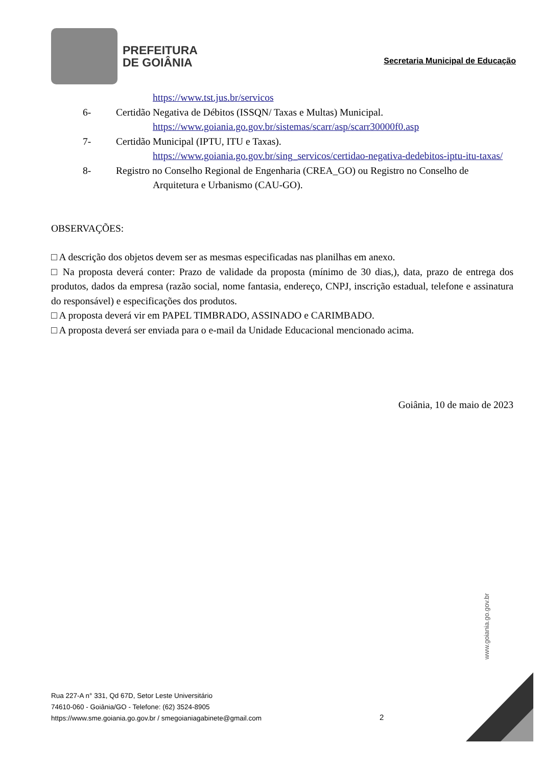PREFEITURA
DE GOIÂNIA
Secretaria Municipal de Educação
https://www.tst.jus.br/servicos
6- Certidão Negativa de Débitos (ISSQN/ Taxas e Multas) Municipal.
https://www.goiania.go.gov.br/sistemas/scarr/asp/scarr30000f0.asp
7- Certidão Municipal (IPTU, ITU e Taxas).
https://www.goiania.go.gov.br/sing_servicos/certidao-negativa-dedebitos-iptu-itu-taxas/
8- Registro no Conselho Regional de Engenharia (CREA_GO) ou Registro no Conselho de
Arquitetura e Urbanismo (CAU-GO).
OBSERVAÇÕES:
□ A descrição dos objetos devem ser as mesmas especificadas nas planilhas em anexo.
□ Na proposta deverá conter: Prazo de validade da proposta (mínimo de 30 dias,), data, prazo de entrega dos produtos, dados da empresa (razão social, nome fantasia, endereço, CNPJ, inscrição estadual, telefone e assinatura do responsável) e especificações dos produtos.
□ A proposta deverá vir em PAPEL TIMBRADO, ASSINADO e CARIMBADO.
□ A proposta deverá ser enviada para o e-mail da Unidade Educacional mencionado acima.
Goiânia, 10 de maio de 2023
www.goiania.go.gov.br
Rua 227-A n° 331, Qd 67D, Setor Leste Universitário
74610-060 - Goiânia/GO - Telefone: (62) 3524-8905
https://www.sme.goiania.go.gov.br / smegoianiagabinete@gmail.com
2